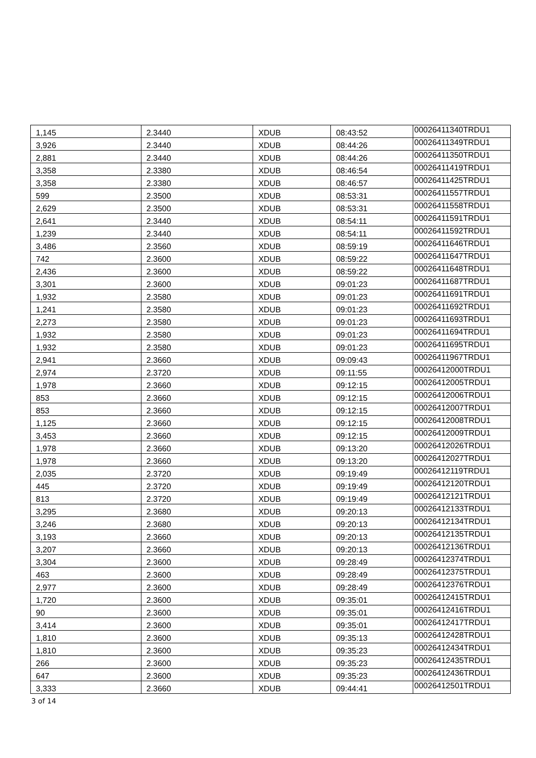| 1,145 | 2.3440 | XDUB | 08:43:52 | 00026411340TRDU1 |
| 3,926 | 2.3440 | XDUB | 08:44:26 | 00026411349TRDU1 |
| 2,881 | 2.3440 | XDUB | 08:44:26 | 00026411350TRDU1 |
| 3,358 | 2.3380 | XDUB | 08:46:54 | 00026411419TRDU1 |
| 3,358 | 2.3380 | XDUB | 08:46:57 | 00026411425TRDU1 |
| 599 | 2.3500 | XDUB | 08:53:31 | 00026411557TRDU1 |
| 2,629 | 2.3500 | XDUB | 08:53:31 | 00026411558TRDU1 |
| 2,641 | 2.3440 | XDUB | 08:54:11 | 00026411591TRDU1 |
| 1,239 | 2.3440 | XDUB | 08:54:11 | 00026411592TRDU1 |
| 3,486 | 2.3560 | XDUB | 08:59:19 | 00026411646TRDU1 |
| 742 | 2.3600 | XDUB | 08:59:22 | 00026411647TRDU1 |
| 2,436 | 2.3600 | XDUB | 08:59:22 | 00026411648TRDU1 |
| 3,301 | 2.3600 | XDUB | 09:01:23 | 00026411687TRDU1 |
| 1,932 | 2.3580 | XDUB | 09:01:23 | 00026411691TRDU1 |
| 1,241 | 2.3580 | XDUB | 09:01:23 | 00026411692TRDU1 |
| 2,273 | 2.3580 | XDUB | 09:01:23 | 00026411693TRDU1 |
| 1,932 | 2.3580 | XDUB | 09:01:23 | 00026411694TRDU1 |
| 1,932 | 2.3580 | XDUB | 09:01:23 | 00026411695TRDU1 |
| 2,941 | 2.3660 | XDUB | 09:09:43 | 00026411967TRDU1 |
| 2,974 | 2.3720 | XDUB | 09:11:55 | 00026412000TRDU1 |
| 1,978 | 2.3660 | XDUB | 09:12:15 | 00026412005TRDU1 |
| 853 | 2.3660 | XDUB | 09:12:15 | 00026412006TRDU1 |
| 853 | 2.3660 | XDUB | 09:12:15 | 00026412007TRDU1 |
| 1,125 | 2.3660 | XDUB | 09:12:15 | 00026412008TRDU1 |
| 3,453 | 2.3660 | XDUB | 09:12:15 | 00026412009TRDU1 |
| 1,978 | 2.3660 | XDUB | 09:13:20 | 00026412026TRDU1 |
| 1,978 | 2.3660 | XDUB | 09:13:20 | 00026412027TRDU1 |
| 2,035 | 2.3720 | XDUB | 09:19:49 | 00026412119TRDU1 |
| 445 | 2.3720 | XDUB | 09:19:49 | 00026412120TRDU1 |
| 813 | 2.3720 | XDUB | 09:19:49 | 00026412121TRDU1 |
| 3,295 | 2.3680 | XDUB | 09:20:13 | 00026412133TRDU1 |
| 3,246 | 2.3680 | XDUB | 09:20:13 | 00026412134TRDU1 |
| 3,193 | 2.3660 | XDUB | 09:20:13 | 00026412135TRDU1 |
| 3,207 | 2.3660 | XDUB | 09:20:13 | 00026412136TRDU1 |
| 3,304 | 2.3600 | XDUB | 09:28:49 | 00026412374TRDU1 |
| 463 | 2.3600 | XDUB | 09:28:49 | 00026412375TRDU1 |
| 2,977 | 2.3600 | XDUB | 09:28:49 | 00026412376TRDU1 |
| 1,720 | 2.3600 | XDUB | 09:35:01 | 00026412415TRDU1 |
| 90 | 2.3600 | XDUB | 09:35:01 | 00026412416TRDU1 |
| 3,414 | 2.3600 | XDUB | 09:35:01 | 00026412417TRDU1 |
| 1,810 | 2.3600 | XDUB | 09:35:13 | 00026412428TRDU1 |
| 1,810 | 2.3600 | XDUB | 09:35:23 | 00026412434TRDU1 |
| 266 | 2.3600 | XDUB | 09:35:23 | 00026412435TRDU1 |
| 647 | 2.3600 | XDUB | 09:35:23 | 00026412436TRDU1 |
| 3,333 | 2.3660 | XDUB | 09:44:41 | 00026412501TRDU1 |
3 of 14